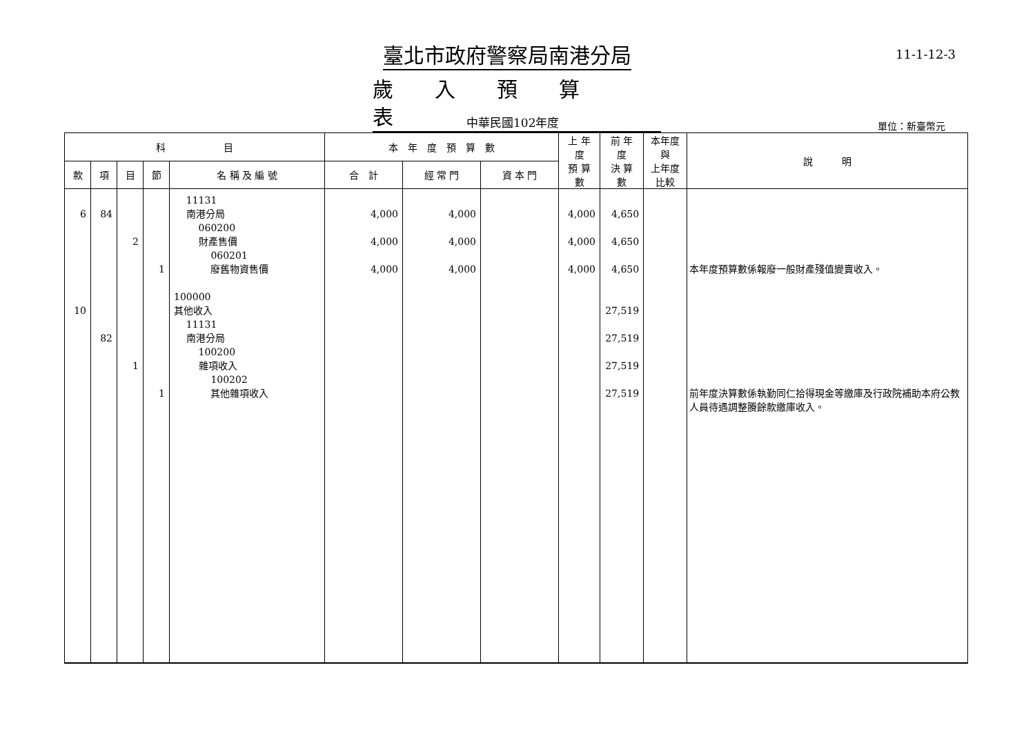臺北市政府警察局南港分局
歲入預算表
11-1-12-3
中華民國102年度 單位：新臺幣元
| 科 目 | | | | | 本 年 度 預 算 數 | | | 上 年 度 預 算 數 | 前 年 度 決 算 數 | 本年度與 上年度比較 | 說 明 |
| --- | --- | --- | --- | --- | --- | --- | --- | --- | --- | --- | --- |
| 款 | 項 | 目 | 節 | 名 稱 及 編 號 | 合 計 | 經 常 門 | 資 本 門 | | | | |
| 6 10 | 84 82 | 2 1 | 1 1 | 11131 南港分局 060200 財產售價 060201 廢舊物資售價 100000 其他收入 11131 南港分局 100200 雜項收入 100202 其他雜項收入 | 4,000 4,000 4,000 | 4,000 4,000 4,000 | | 4,000 4,000 4,000 | 4,650 4,650 4,650 27,519 27,519 27,519 27,519 | | 本年度預算數係報廢一般財產殘值變賣收入。 前年度決算數係執勤同仁拾得現金等繳庫及行政院補助本府公教人員待遇調整賸餘款繳庫收入。 |